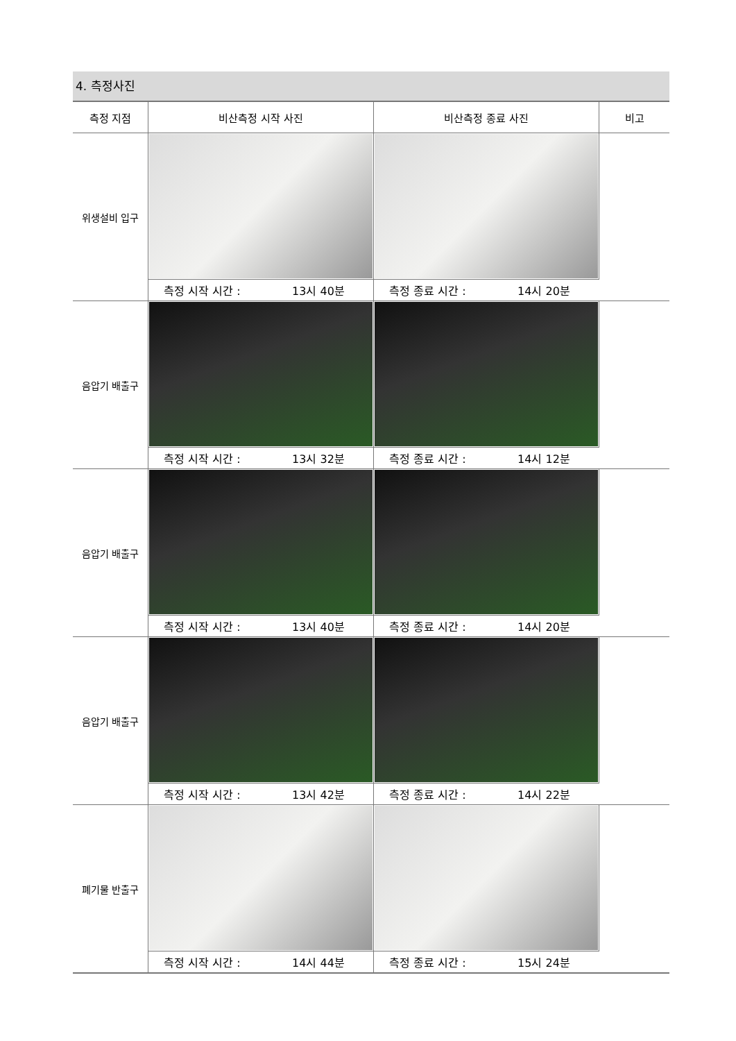4. 측정사진
| 측정 지점 | 비산측정 시작 사진 | 비산측정 종료 사진 | 비고 |
| --- | --- | --- | --- |
| 위생설비 입구 | | | |
| | 측정 시작 시간 : 13시 40분 | 측정 종료 시간 : 14시 20분 | |
| 음압기 배출구 | | | |
| | 측정 시작 시간 : 13시 32분 | 측정 종료 시간 : 14시 12분 | |
| 음압기 배출구 | | | |
| | 측정 시작 시간 : 13시 40분 | 측정 종료 시간 : 14시 20분 | |
| 음압기 배출구 | | | |
| | 측정 시작 시간 : 13시 42분 | 측정 종료 시간 : 14시 22분 | |
| 폐기물 반출구 | | | |
| | 측정 시작 시간 : 14시 44분 | 측정 종료 시간 : 15시 24분 | |